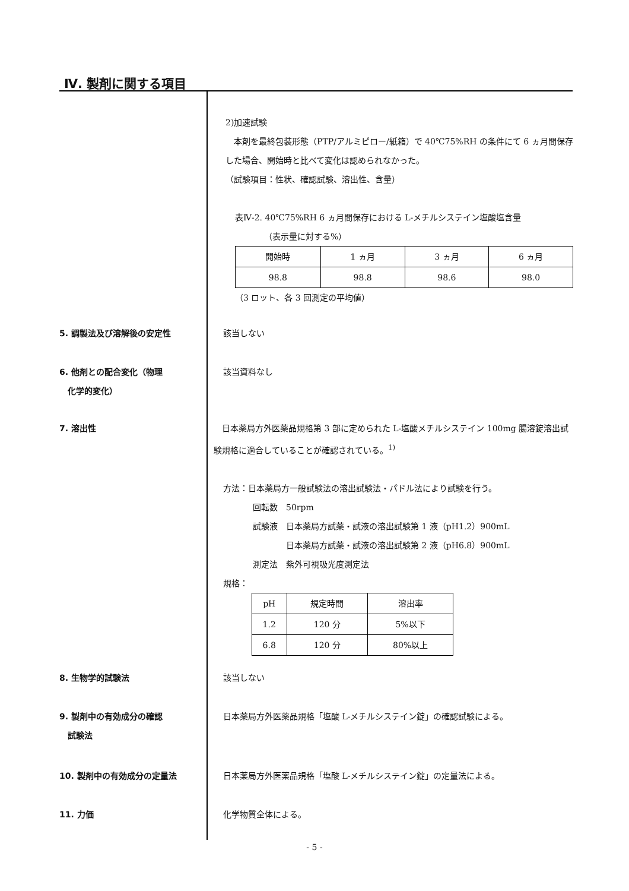Ⅳ. 製剤に関する項目
2)加速試験
　本剤を最終包装形態（PTP/アルミピロー/紙箱）で 40℃75%RH の条件にて 6 ヵ月間保存した場合、開始時と比べて変化は認められなかった。
（試験項目：性状、確認試験、溶出性、含量）
表Ⅳ-2. 40℃75%RH 6 ヵ月間保存における L-メチルシステイン塩酸塩含量
　　　　（表示量に対する%）
| 開始時 | 1 ヵ月 | 3 ヵ月 | 6 ヵ月 |
| --- | --- | --- | --- |
| 98.8 | 98.8 | 98.6 | 98.0 |
（3 ロット、各 3 回測定の平均値）
5. 調製法及び溶解後の安定性 該当しない
6. 他剤との配合変化（物理
　化学的変化）
該当資料なし
7. 溶出性 　日本薬局方外医薬品規格第 3 部に定められた L-塩酸メチルシステイン 100mg 腸溶錠溶出試験規格に適合していることが確認されている。<sup>1)</sup>
方法：日本薬局方一般試験法の溶出試験法・パドル法により試験を行う。
回転数　50rpm
試験液　日本薬局方試薬・試液の溶出試験第 1 液（pH1.2）900mL
　　　　日本薬局方試薬・試液の溶出試験第 2 液（pH6.8）900mL
測定法　紫外可視吸光度測定法
規格：
| pH | 規定時間 | 溶出率 |
| --- | --- | --- |
| 1.2 | 120 分 | 5%以下 |
| 6.8 | 120 分 | 80%以上 |
8. 生物学的試験法 該当しない
9. 製剤中の有効成分の確認
　試験法
日本薬局方外医薬品規格「塩酸 L-メチルシステイン錠」の確認試験による。
10. 製剤中の有効成分の定量法 日本薬局方外医薬品規格「塩酸 L-メチルシステイン錠」の定量法による。
11. 力価 化学物質全体による。
- 5 -